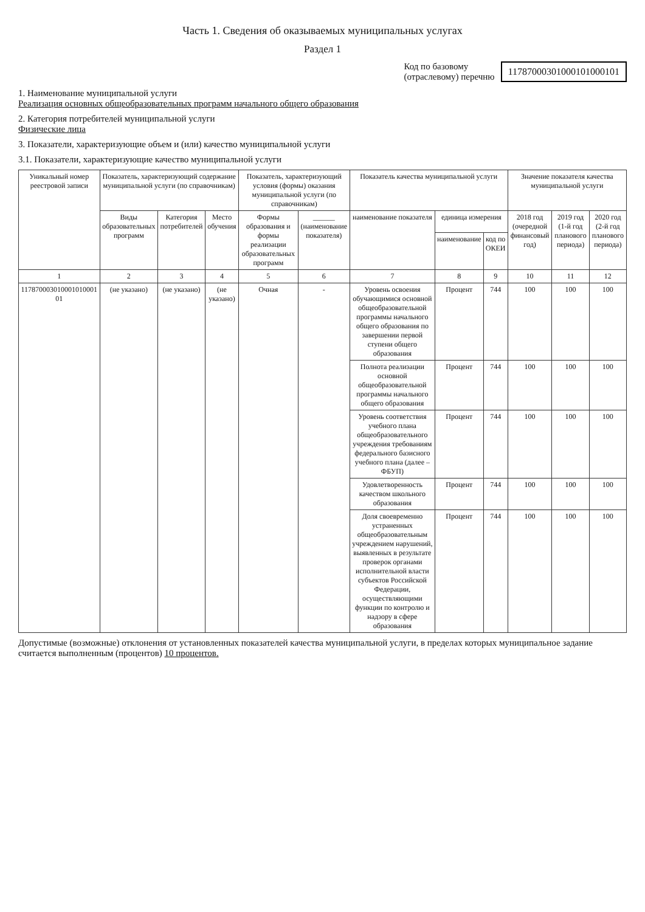Часть 1. Сведения об оказываемых муниципальных услугах
Раздел 1
Код по базовому
(отраслевому) перечню
11787000301000101000101
1. Наименование муниципальной услуги
Реализация основных общеобразовательных программ начального общего образования
2. Категория потребителей муниципальной услуги
Физические лица
3. Показатели, характеризующие объем и (или) качество муниципальной услуги
3.1. Показатели, характеризующие качество муниципальной услуги
| Уникальный номер реестровой записи | Показатель, характеризующий содержание муниципальной услуги (по справочникам) | | | Показатель, характеризующий условия (формы) оказания муниципальной услуги (по справочникам) | | Показатель качества муниципальной услуги | | | Значение показателя качества муниципальной услуги | | |
| --- | --- | --- | --- | --- | --- | --- | --- | --- | --- | --- | --- |
| | Виды образовательных программ | Категория потребителей | Место обучения | Формы образования и формы реализации образовательных программ | ______ (наименование показателя) | наименование показателя | единица измерения | | 2018 год (очередной финансовый год) | 2019 год (1-й год планового периода) | 2020 год (2-й год планового периода) |
| | | | | | | | наименование | код по ОКЕИ | | | |
| 1 | 2 | 3 | 4 | 5 | 6 | 7 | 8 | 9 | 10 | 11 | 12 |
| 117870003010001010001​01 | (не указано) | (не указано) | (не указано) | Очная | - | Уровень освоения обучающимися основной общеобразовательной программы начального общего образования по завершении первой ступени общего образования | Процент | 744 | 100 | 100 | 100 |
| | | | | | | Полнота реализации основной общеобразовательной программы начального общего образования | Процент | 744 | 100 | 100 | 100 |
| | | | | | | Уровень соответствия учебного плана общеобразовательного учреждения требованиям федерального базисного учебного плана (далее – ФБУП) | Процент | 744 | 100 | 100 | 100 |
| | | | | | | Удовлетворенность качеством школьного образования | Процент | 744 | 100 | 100 | 100 |
| | | | | | | Доля своевременно устраненных общеобразовательным учреждением нарушений, выявленных в результате проверок органами исполнительной власти субъектов Российской Федерации, осуществляющими функции по контролю и надзору в сфере образования | Процент | 744 | 100 | 100 | 100 |
Допустимые (возможные) отклонения от установленных показателей качества муниципальной услуги, в пределах которых муниципальное задание считается выполненным (процентов) 10 процентов.